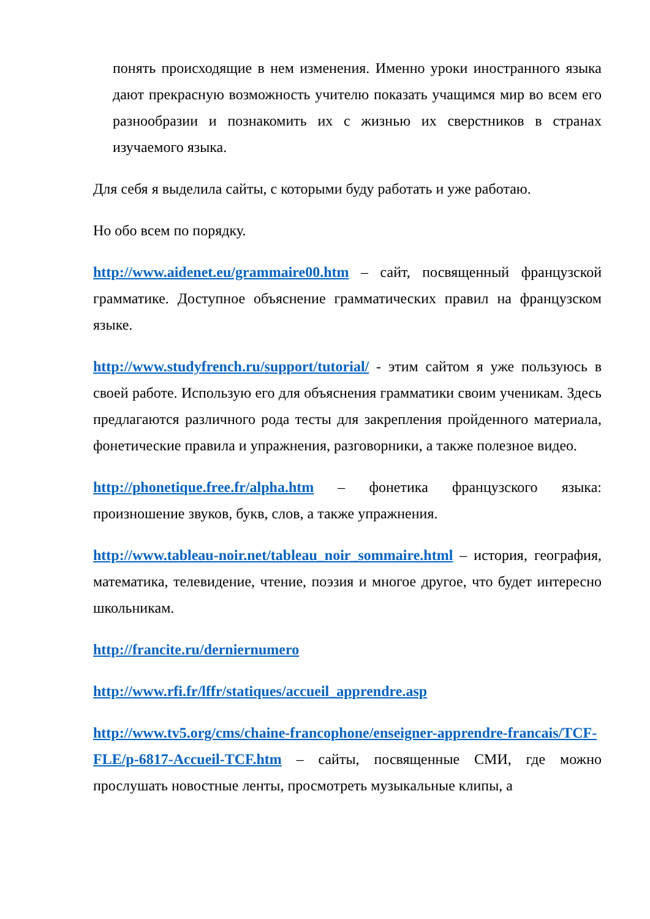понять происходящие в нем изменения. Именно уроки иностранного языка дают прекрасную возможность учителю показать учащимся мир во всем его разнообразии и познакомить их с жизнью их сверстников в странах изучаемого языка.
Для себя я выделила сайты, с которыми буду работать и уже работаю.
Но обо всем по порядку.
http://www.aidenet.eu/grammaire00.htm – сайт, посвященный французской грамматике. Доступное объяснение грамматических правил на французском языке.
http://www.studyfrench.ru/support/tutorial/ - этим сайтом я уже пользуюсь в своей работе. Использую его для объяснения грамматики своим ученикам. Здесь предлагаются различного рода тесты для закрепления пройденного материала, фонетические правила и упражнения, разговорники, а также полезное видео.
http://phonetique.free.fr/alpha.htm – фонетика французского языка: произношение звуков, букв, слов, а также упражнения.
http://www.tableau-noir.net/tableau_noir_sommaire.html – история, география, математика, телевидение, чтение, поэзия и многое другое, что будет интересно школьникам.
http://francite.ru/derniernumero
http://www.rfi.fr/lffr/statiques/accueil_apprendre.asp
http://www.tv5.org/cms/chaine-francophone/enseigner-apprendre-francais/TCF-FLE/p-6817-Accueil-TCF.htm – сайты, посвященные СМИ, где можно прослушать новостные ленты, просмотреть музыкальные клипы, а